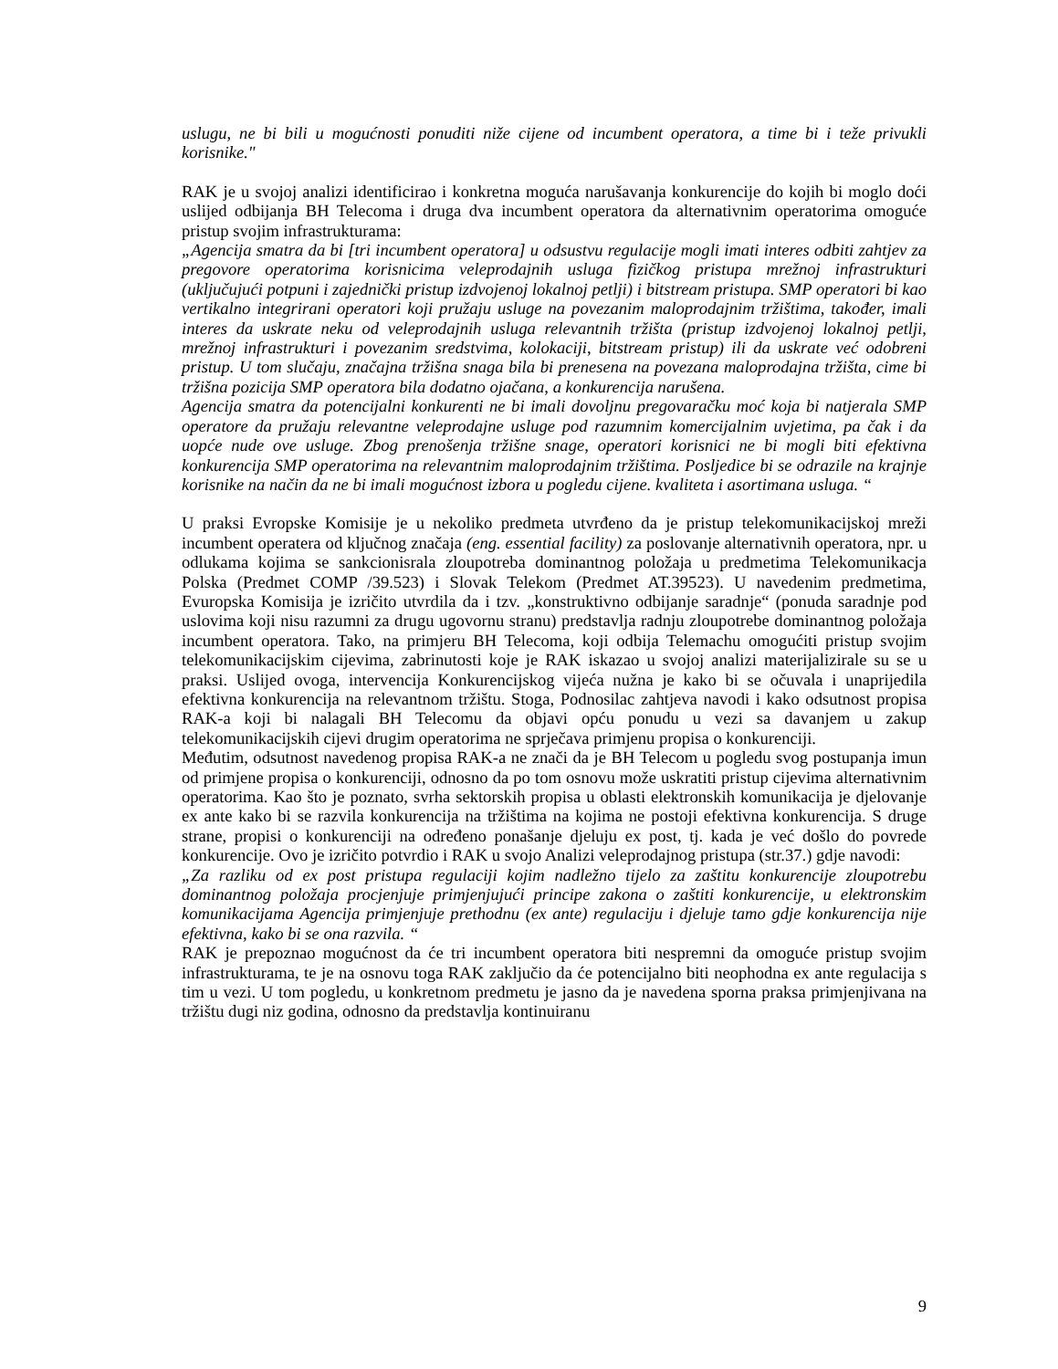uslugu, ne bi bili u mogućnosti ponuditi niže cijene od incumbent operatora, a time bi i teže privukli korisnike."
RAK je u svojoj analizi identificirao i konkretna moguća narušavanja konkurencije do kojih bi moglo doći uslijed odbijanja BH Telecoma i druga dva incumbent operatora da alternativnim operatorima omoguće pristup svojim infrastrukturama:
„Agencija smatra da bi [tri incumbent operatora] u odsustvu regulacije mogli imati interes odbiti zahtjev za pregovore operatorima korisnicima veleprodajnih usluga fizičkog pristupa mrežnoj infrastrukturi (uključujući potpuni i zajednički pristup izdvojenoj lokalnoj petlji) i bitstream pristupa. SMP operatori bi kao vertikalno integrirani operatori koji pružaju usluge na povezanim maloprodajnim tržištima, također, imali interes da uskrate neku od veleprodajnih usluga relevantnih tržišta (pristup izdvojenoj lokalnoj petlji, mrežnoj infrastrukturi i povezanim sredstvima, kolokaciji, bitstream pristup) ili da uskrate već odobreni pristup. U tom slučaju, značajna tržišna snaga bila bi prenesena na povezana maloprodajna tržišta, cime bi tržišna pozicija SMP operatora bila dodatno ojačana, a konkurencija narušena.
Agencija smatra da potencijalni konkurenti ne bi imali dovoljnu pregovaračku moć koja bi natjerala SMP operatore da pružaju relevantne veleprodajne usluge pod razumnim komercijalnim uvjetima, pa čak i da uopće nude ove usluge. Zbog prenošenja tržišne snage, operatori korisnici ne bi mogli biti efektivna konkurencija SMP operatorima na relevantnim maloprodajnim tržištima. Posljedice bi se odrazile na krajnje korisnike na način da ne bi imali mogućnost izbora u pogledu cijene. kvaliteta i asortimana usluga. “
U praksi Evropske Komisije je u nekoliko predmeta utvrđeno da je pristup telekomunikacijskoj mreži incumbent operatera od ključnog značaja (eng. essential facility) za poslovanje alternativnih operatora, npr. u odlukama kojima se sankcionisrala zloupotreba dominantnog položaja u predmetima Telekomunikacja Polska (Predmet COMP /39.523) i Slovak Telekom (Predmet AT.39523). U navedenim predmetima, Evuropska Komisija je izričito utvrdila da i tzv. „konstruktivno odbijanje saradnje“ (ponuda saradnje pod uslovima koji nisu razumni za drugu ugovornu stranu) predstavlja radnju zloupotrebe dominantnog položaja incumbent operatora. Tako, na primjeru BH Telecoma, koji odbija Telemachu omogućiti pristup svojim telekomunikacijskim cijevima, zabrinutosti koje je RAK iskazao u svojoj analizi materijalizirale su se u praksi. Uslijed ovoga, intervencija Konkurencijskog vijeća nužna je kako bi se očuvala i unaprijedila efektivna konkurencija na relevantnom tržištu. Stoga, Podnosilac zahtjeva navodi i kako odsutnost propisa RAK-a koji bi nalagali BH Telecomu da objavi opću ponudu u vezi sa davanjem u zakup telekomunikacijskih cijevi drugim operatorima ne sprječava primjenu propisa o konkurenciji.
Međutim, odsutnost navedenog propisa RAK-a ne znači da je BH Telecom u pogledu svog postupanja imun od primjene propisa o konkurenciji, odnosno da po tom osnovu može uskratiti pristup cijevima alternativnim operatorima. Kao što je poznato, svrha sektorskih propisa u oblasti elektronskih komunikacija je djelovanje ex ante kako bi se razvila konkurencija na tržištima na kojima ne postoji efektivna konkurencija. S druge strane, propisi o konkurenciji na određeno ponašanje djeluju ex post, tj. kada je već došlo do povrede konkurencije. Ovo je izričito potvrdio i RAK u svojo Analizi veleprodajnog pristupa (str.37.) gdje navodi:
„Za razliku od ex post pristupa regulaciji kojim nadležno tijelo za zaštitu konkurencije zloupotrebu dominantnog položaja procjenjuje primjenjujući principe zakona o zaštiti konkurencije, u elektronskim komunikacijama Agencija primjenjuje prethodnu (ex ante) regulaciju i djeluje tamo gdje konkurencija nije efektivna, kako bi se ona razvila. “
RAK je prepoznao mogućnost da će tri incumbent operatora biti nespremni da omoguće pristup svojim infrastrukturama, te je na osnovu toga RAK zaključio da će potencijalno biti neophodna ex ante regulacija s tim u vezi. U tom pogledu, u konkretnom predmetu je jasno da je navedena sporna praksa primjenjivana na tržištu dugi niz godina, odnosno da predstavlja kontinuiranu
9